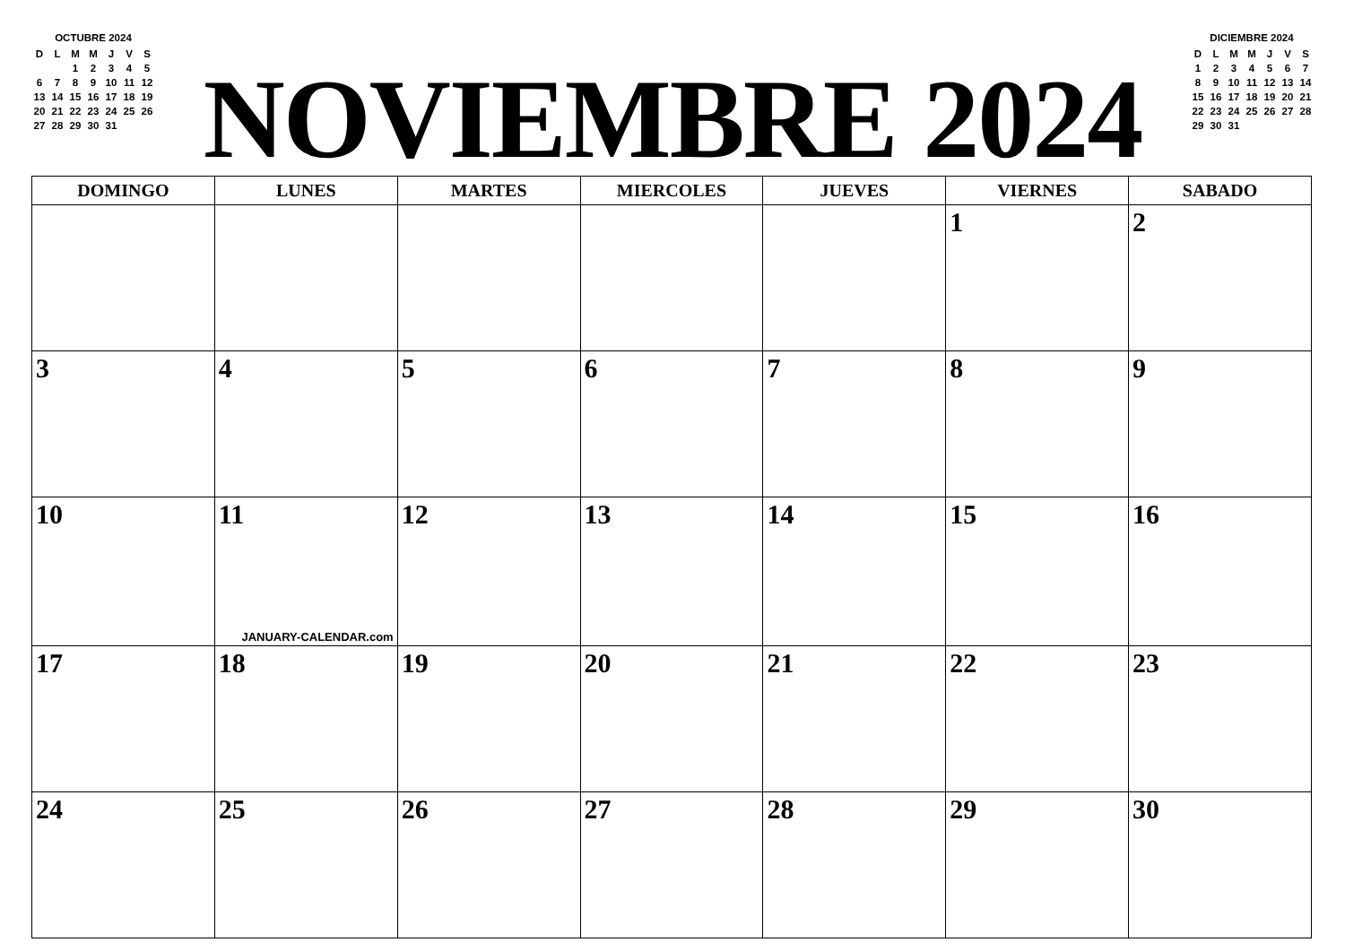OCTUBRE 2024
| D | L | M | M | J | V | S |
| --- | --- | --- | --- | --- | --- | --- |
| | | 1 | 2 | 3 | 4 | 5 |
| 6 | 7 | 8 | 9 | 10 | 11 | 12 |
| 13 | 14 | 15 | 16 | 17 | 18 | 19 |
| 20 | 21 | 22 | 23 | 24 | 25 | 26 |
| 27 | 28 | 29 | 30 | 31 | | |
NOVIEMBRE 2024
DICIEMBRE 2024
| D | L | M | M | J | V | S |
| --- | --- | --- | --- | --- | --- | --- |
| 1 | 2 | 3 | 4 | 5 | 6 | 7 |
| 8 | 9 | 10 | 11 | 12 | 13 | 14 |
| 15 | 16 | 17 | 18 | 19 | 20 | 21 |
| 22 | 23 | 24 | 25 | 26 | 27 | 28 |
| 29 | 30 | 31 | | | | |
| DOMINGO | LUNES | MARTES | MIERCOLES | JUEVES | VIERNES | SABADO |
| --- | --- | --- | --- | --- | --- | --- |
| | | | | | 1 | 2 |
| 3 | 4 | 5 | 6 | 7 | 8 | 9 |
| 10 | 11 JANUARY-CALENDAR.com | 12 | 13 | 14 | 15 | 16 |
| 17 | 18 | 19 | 20 | 21 | 22 | 23 |
| 24 | 25 | 26 | 27 | 28 | 29 | 30 |